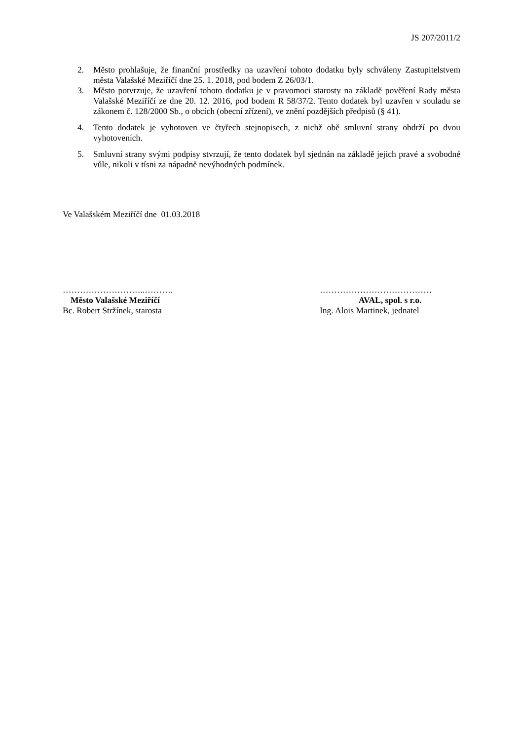JS 207/2011/2
2. Město prohlašuje, že finanční prostředky na uzavření tohoto dodatku byly schváleny Zastupitelstvem města Valašské Meziříčí dne 25. 1. 2018, pod bodem Z 26/03/1.
3. Město potvrzuje, že uzavření tohoto dodatku je v pravomoci starosty na základě pověření Rady města Valašské Meziříčí ze dne 20. 12. 2016, pod bodem R 58/37/2. Tento dodatek byl uzavřen v souladu se zákonem č. 128/2000 Sb., o obcích (obecní zřízení), ve znění pozdějších předpisů (§ 41).
4. Tento dodatek je vyhotoven ve čtyřech stejnopisech, z nichž obě smluvní strany obdrží po dvou vyhotoveních.
5. Smluvní strany svými podpisy stvrzují, že tento dodatek byl sjednán na základě jejich pravé a svobodné vůle, nikoli v tísni za nápadně nevýhodných podmínek.
Ve Valašském Meziříčí dne 01.03.2018
………………………..……….
Město Valašské Meziříčí
Bc. Robert Stržínek, starosta
…………………………………
AVAL, spol. s r.o.
Ing. Alois Martinek, jednatel